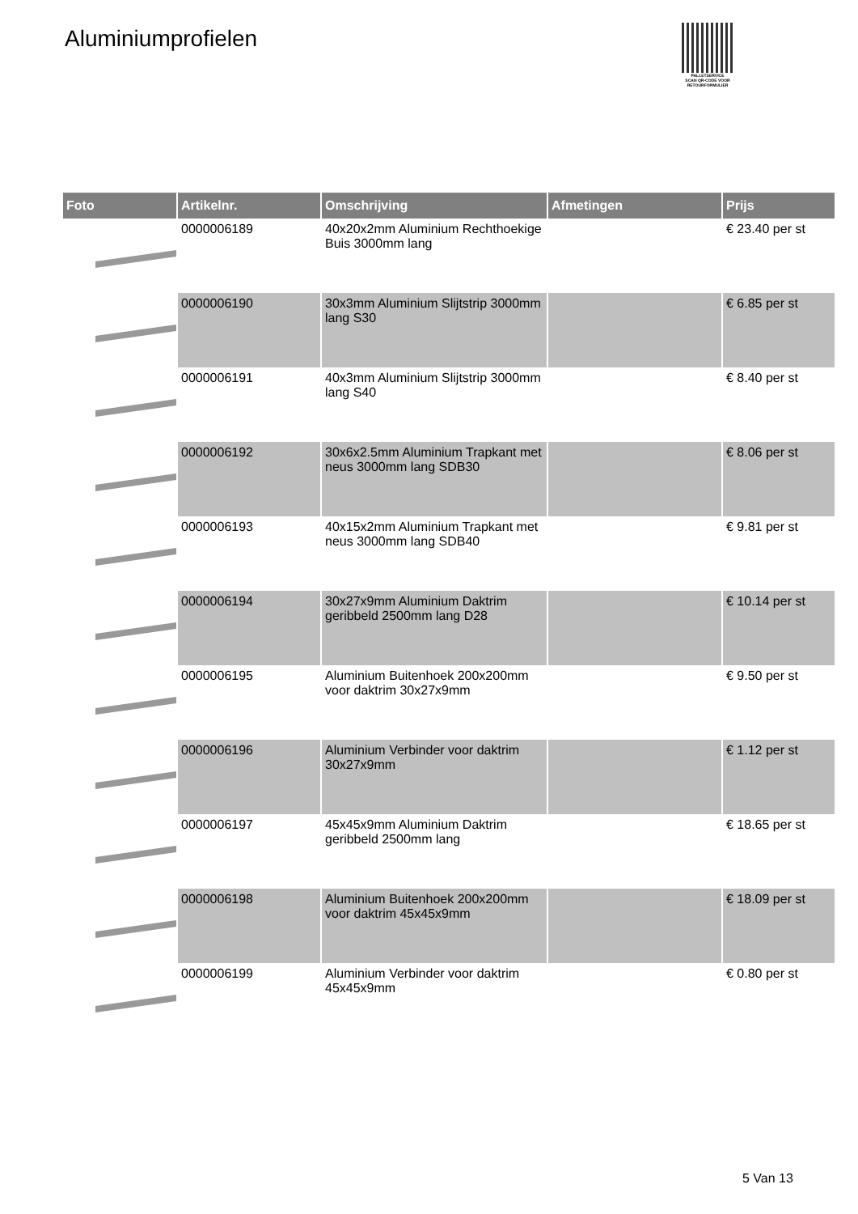Aluminiumprofielen
PALLETSERVICE
SCAN QR-CODE VOOR RETOURFORMULIER
| Foto | Artikelnr. | Omschrijving | Afmetingen | Prijs |
| --- | --- | --- | --- | --- |
| | 0000006189 | 40x20x2mm Aluminium Rechthoekige Buis 3000mm lang | | € 23.40 per st |
| | 0000006190 | 30x3mm Aluminium Slijtstrip 3000mm lang S30 | | € 6.85 per st |
| | 0000006191 | 40x3mm Aluminium Slijtstrip 3000mm lang S40 | | € 8.40 per st |
| | 0000006192 | 30x6x2.5mm Aluminium Trapkant met neus 3000mm lang SDB30 | | € 8.06 per st |
| | 0000006193 | 40x15x2mm Aluminium Trapkant met neus 3000mm lang SDB40 | | € 9.81 per st |
| | 0000006194 | 30x27x9mm Aluminium Daktrim geribbeld 2500mm lang D28 | | € 10.14 per st |
| | 0000006195 | Aluminium Buitenhoek 200x200mm voor daktrim 30x27x9mm | | € 9.50 per st |
| | 0000006196 | Aluminium Verbinder voor daktrim 30x27x9mm | | € 1.12 per st |
| | 0000006197 | 45x45x9mm Aluminium Daktrim geribbeld 2500mm lang | | € 18.65 per st |
| | 0000006198 | Aluminium Buitenhoek 200x200mm voor daktrim 45x45x9mm | | € 18.09 per st |
| | 0000006199 | Aluminium Verbinder voor daktrim 45x45x9mm | | € 0.80 per st |
5 Van 13